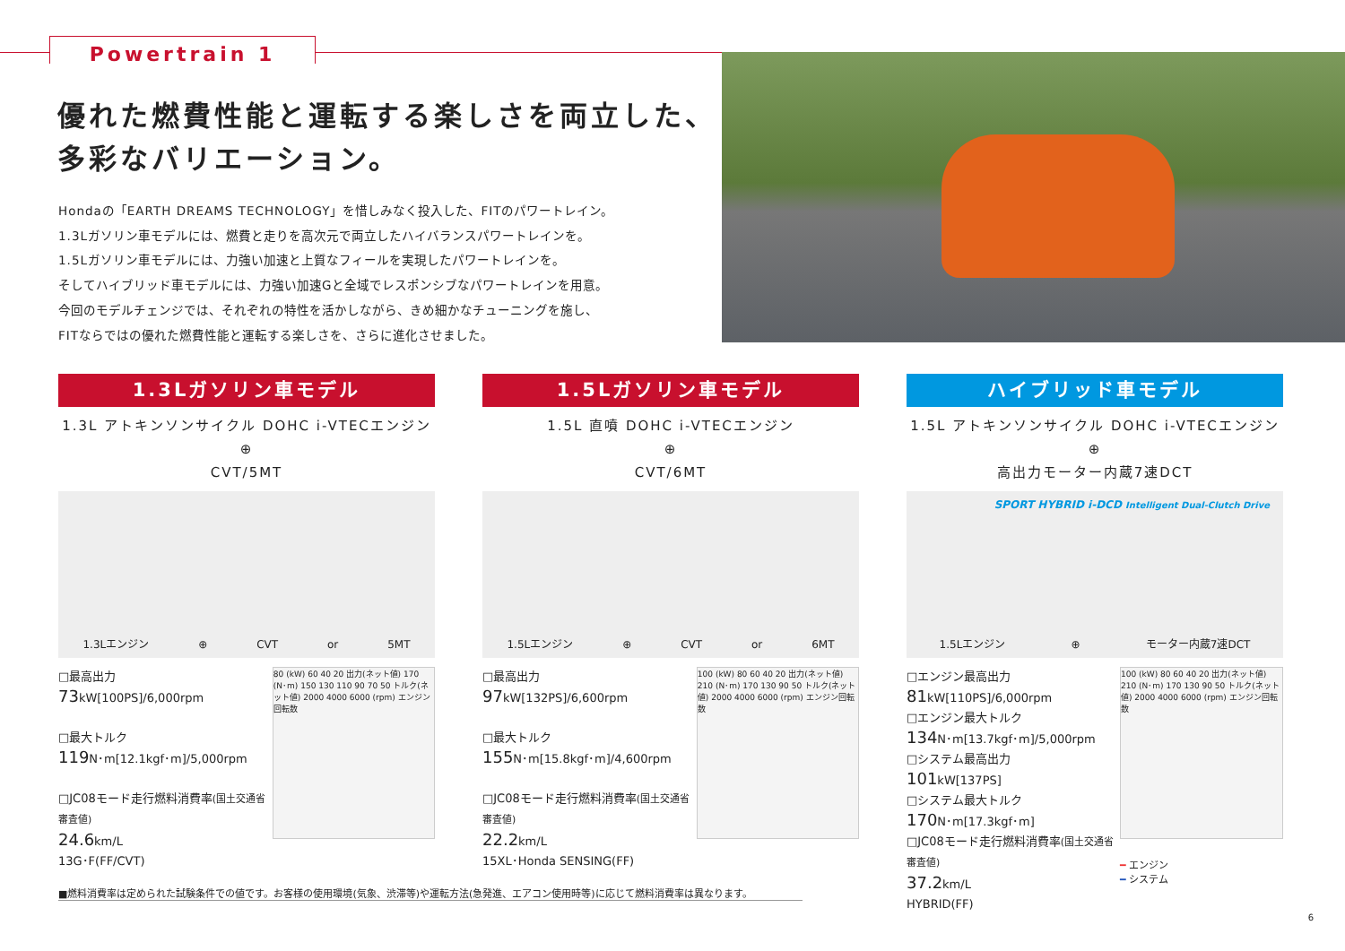Powertrain 1
優れた燃費性能と運転する楽しさを両立した、
多彩なバリエーション。
Hondaの「EARTH DREAMS TECHNOLOGY」を惜しみなく投入した、FITのパワートレイン。
1.3Lガソリン車モデルには、燃費と走りを高次元で両立したハイバランスパワートレインを。
1.5Lガソリン車モデルには、力強い加速と上質なフィールを実現したパワートレインを。
そしてハイブリッド車モデルには、力強い加速Gと全域でレスポンシブなパワートレインを用意。
今回のモデルチェンジでは、それぞれの特性を活かしながら、きめ細かなチューニングを施し、
FITならではの優れた燃費性能と運転する楽しさを、さらに進化させました。
1.3Lガソリン車モデル
1.3L アトキンソンサイクル DOHC i-VTECエンジン
⊕
CVT/5MT
1.3Lエンジン ⊕ CVT or 5MT
□最高出力
73kW[100PS]/6,000rpm
□最大トルク
119 N･m[12.1kgf･m]/5,000rpm
□JC08モード走行燃料消費率(国土交通省審査値)
24.6km/L
13G･F(FF/CVT)
80 (kW) 60 40 20 出力(ネット値) 170 (N･m) 150 130 110 90 70 50 トルク(ネット値) 2000 4000 6000 (rpm) エンジン回転数
1.5Lガソリン車モデル
1.5L 直噴 DOHC i-VTECエンジン
⊕
CVT/6MT
1.5Lエンジン ⊕ CVT or 6MT
□最高出力
97kW[132PS]/6,600rpm
□最大トルク
155 N･m[15.8kgf･m]/4,600rpm
□JC08モード走行燃料消費率(国土交通省審査値)
22.2km/L
15XL･Honda SENSING(FF)
100 (kW) 80 60 40 20 出力(ネット値) 210 (N･m) 170 130 90 50 トルク(ネット値) 2000 4000 6000 (rpm) エンジン回転数
ハイブリッド車モデル
1.5L アトキンソンサイクル DOHC i-VTECエンジン
⊕
高出力モーター内蔵7速DCT
SPORT HYBRID i-DCD Intelligent Dual-Clutch Drive
1.5Lエンジン ⊕ モーター内蔵7速DCT
□エンジン最高出力
81kW[110PS]/6,000rpm
□エンジン最大トルク
134 N･m[13.7kgf･m]/5,000rpm
□システム最高出力
101kW[137PS]
□システム最大トルク
170 N･m[17.3kgf･m]
□JC08モード走行燃料消費率(国土交通省審査値)
37.2km/L
HYBRID(FF)
100 (kW) 80 60 40 20 出力(ネット値) 210 (N･m) 170 130 90 50 トルク(ネット値) 2000 4000 6000 (rpm) エンジン回転数
━ エンジン
━ システム
■燃料消費率は定められた試験条件での値です。お客様の使用環境(気象、渋滞等)や運転方法(急発進、エアコン使用時等)に応じて燃料消費率は異なります。
6